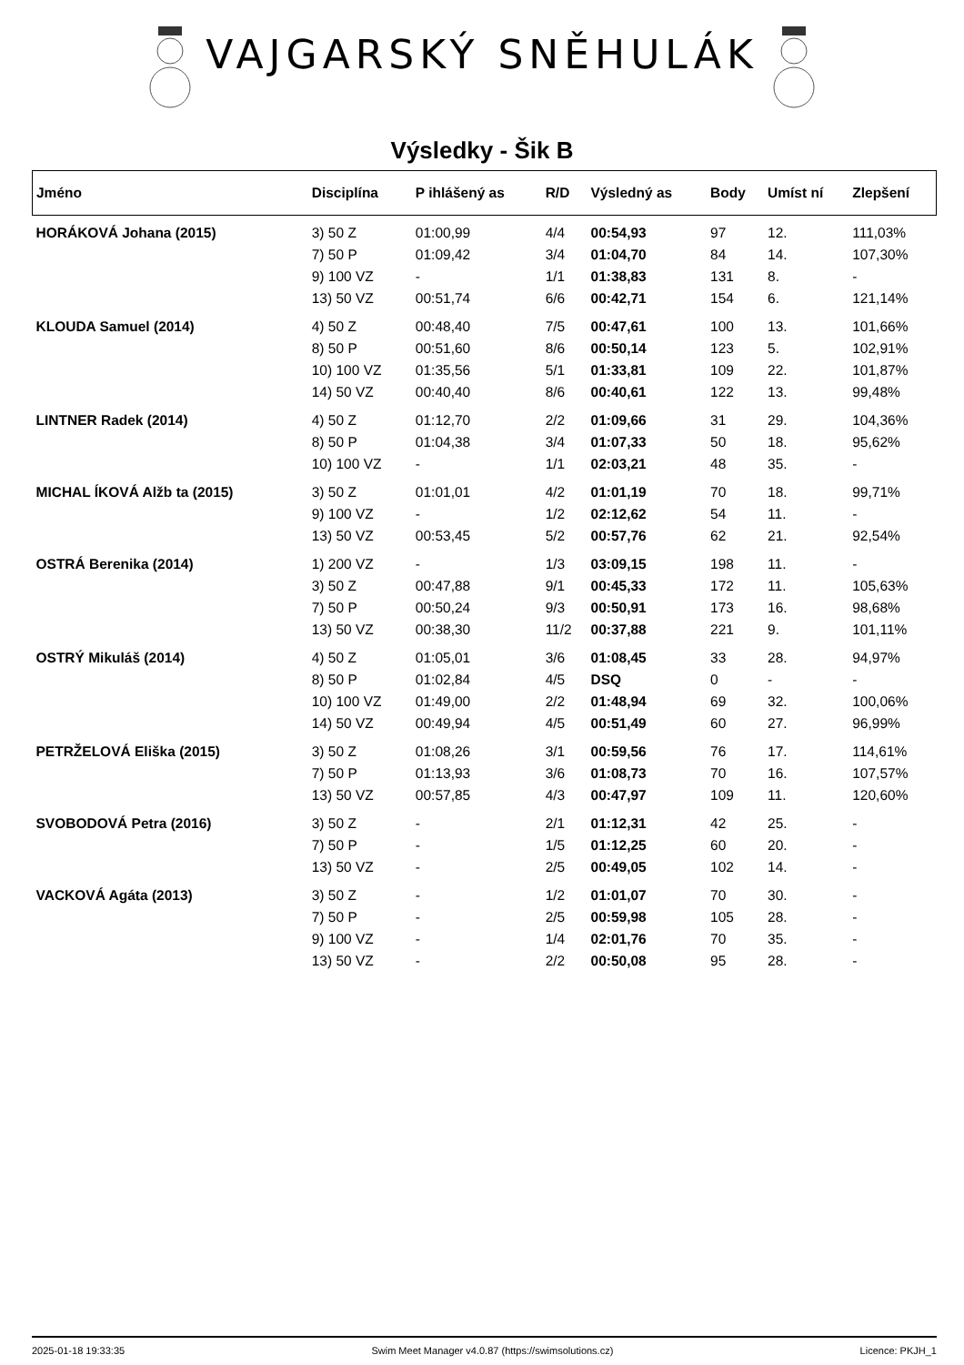VAJGARSKÝ SNĚHULÁK
Výsledky - Šik B
| Jméno | Disciplína | P ihlášený as | R/D | Výsledný as | Body | Umíst ní | Zlepšení |
| --- | --- | --- | --- | --- | --- | --- | --- |
| HORÁKOVÁ Johana (2015) | 3) 50 Z | 01:00,99 | 4/4 | 00:54,93 | 97 | 12. | 111,03% |
| | 7) 50 P | 01:09,42 | 3/4 | 01:04,70 | 84 | 14. | 107,30% |
| | 9) 100 VZ | - | 1/1 | 01:38,83 | 131 | 8. | - |
| | 13) 50 VZ | 00:51,74 | 6/6 | 00:42,71 | 154 | 6. | 121,14% |
| KLOUDA Samuel (2014) | 4) 50 Z | 00:48,40 | 7/5 | 00:47,61 | 100 | 13. | 101,66% |
| | 8) 50 P | 00:51,60 | 8/6 | 00:50,14 | 123 | 5. | 102,91% |
| | 10) 100 VZ | 01:35,56 | 5/1 | 01:33,81 | 109 | 22. | 101,87% |
| | 14) 50 VZ | 00:40,40 | 8/6 | 00:40,61 | 122 | 13. | 99,48% |
| LINTNER Radek (2014) | 4) 50 Z | 01:12,70 | 2/2 | 01:09,66 | 31 | 29. | 104,36% |
| | 8) 50 P | 01:04,38 | 3/4 | 01:07,33 | 50 | 18. | 95,62% |
| | 10) 100 VZ | - | 1/1 | 02:03,21 | 48 | 35. | - |
| MICHAL ÍKOVÁ Alžb ta (2015) | 3) 50 Z | 01:01,01 | 4/2 | 01:01,19 | 70 | 18. | 99,71% |
| | 9) 100 VZ | - | 1/2 | 02:12,62 | 54 | 11. | - |
| | 13) 50 VZ | 00:53,45 | 5/2 | 00:57,76 | 62 | 21. | 92,54% |
| OSTRÁ Berenika (2014) | 1) 200 VZ | - | 1/3 | 03:09,15 | 198 | 11. | - |
| | 3) 50 Z | 00:47,88 | 9/1 | 00:45,33 | 172 | 11. | 105,63% |
| | 7) 50 P | 00:50,24 | 9/3 | 00:50,91 | 173 | 16. | 98,68% |
| | 13) 50 VZ | 00:38,30 | 11/2 | 00:37,88 | 221 | 9. | 101,11% |
| OSTRÝ Mikuláš (2014) | 4) 50 Z | 01:05,01 | 3/6 | 01:08,45 | 33 | 28. | 94,97% |
| | 8) 50 P | 01:02,84 | 4/5 | DSQ | 0 | - | - |
| | 10) 100 VZ | 01:49,00 | 2/2 | 01:48,94 | 69 | 32. | 100,06% |
| | 14) 50 VZ | 00:49,94 | 4/5 | 00:51,49 | 60 | 27. | 96,99% |
| PETRŽELOVÁ Eliška (2015) | 3) 50 Z | 01:08,26 | 3/1 | 00:59,56 | 76 | 17. | 114,61% |
| | 7) 50 P | 01:13,93 | 3/6 | 01:08,73 | 70 | 16. | 107,57% |
| | 13) 50 VZ | 00:57,85 | 4/3 | 00:47,97 | 109 | 11. | 120,60% |
| SVOBODOVÁ Petra (2016) | 3) 50 Z | - | 2/1 | 01:12,31 | 42 | 25. | - |
| | 7) 50 P | - | 1/5 | 01:12,25 | 60 | 20. | - |
| | 13) 50 VZ | - | 2/5 | 00:49,05 | 102 | 14. | - |
| VACKOVÁ Agáta (2013) | 3) 50 Z | - | 1/2 | 01:01,07 | 70 | 30. | - |
| | 7) 50 P | - | 2/5 | 00:59,98 | 105 | 28. | - |
| | 9) 100 VZ | - | 1/4 | 02:01,76 | 70 | 35. | - |
| | 13) 50 VZ | - | 2/2 | 00:50,08 | 95 | 28. | - |
2025-01-18 19:33:35 Swim Meet Manager v4.0.87 (https://swimsolutions.cz) Licence: PKJH_1